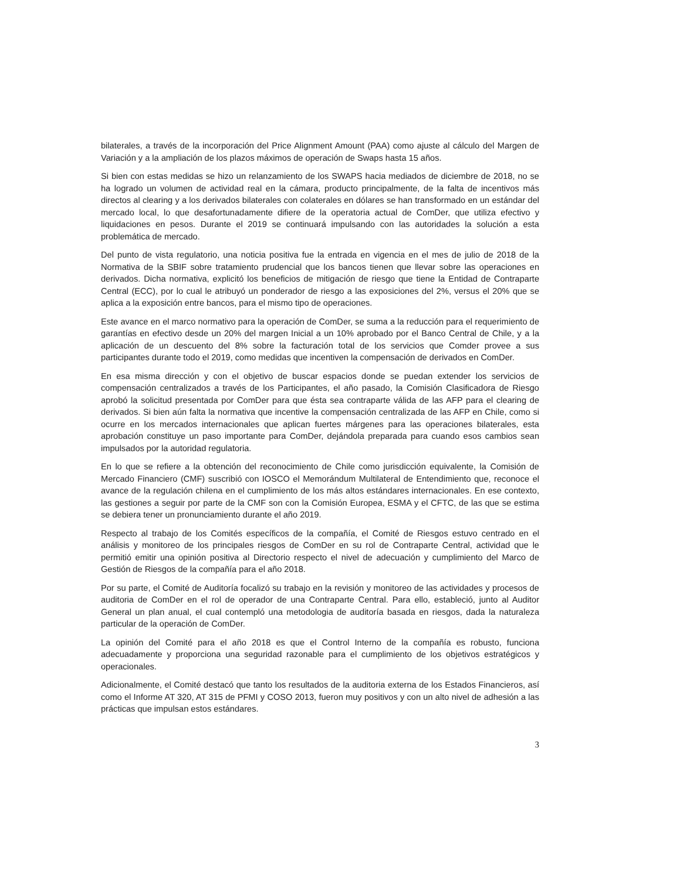bilaterales, a través de la incorporación del Price Alignment Amount (PAA) como ajuste al cálculo del Margen de Variación y a la ampliación de los plazos máximos de operación de Swaps hasta 15 años.
Si bien con estas medidas se hizo un relanzamiento de los SWAPS hacia mediados de diciembre de 2018, no se ha logrado un volumen de actividad real en la cámara, producto principalmente, de la falta de incentivos más directos al clearing y a los derivados bilaterales con colaterales en dólares se han transformado en un estándar del mercado local, lo que desafortunadamente difiere de la operatoria actual de ComDer, que utiliza efectivo y liquidaciones en pesos. Durante el 2019 se continuará impulsando con las autoridades la solución a esta problemática de mercado.
Del punto de vista regulatorio, una noticia positiva fue la entrada en vigencia en el mes de julio de 2018 de la Normativa de la SBIF sobre tratamiento prudencial que los bancos tienen que llevar sobre las operaciones en derivados. Dicha normativa, explicitó los beneficios de mitigación de riesgo que tiene la Entidad de Contraparte Central (ECC), por lo cual le atribuyó un ponderador de riesgo a las exposiciones del 2%, versus el 20% que se aplica a la exposición entre bancos, para el mismo tipo de operaciones.
Este avance en el marco normativo para la operación de ComDer, se suma a la reducción para el requerimiento de garantías en efectivo desde un 20% del margen Inicial a un 10% aprobado por el Banco Central de Chile, y a la aplicación de un descuento del 8% sobre la facturación total de los servicios que Comder provee a sus participantes durante todo el 2019, como medidas que incentiven la compensación de derivados en ComDer.
En esa misma dirección y con el objetivo de buscar espacios donde se puedan extender los servicios de compensación centralizados a través de los Participantes, el año pasado, la Comisión Clasificadora de Riesgo aprobó la solicitud presentada por ComDer para que ésta sea contraparte válida de las AFP para el clearing de derivados. Si bien aún falta la normativa que incentive la compensación centralizada de las AFP en Chile, como si ocurre en los mercados internacionales que aplican fuertes márgenes para las operaciones bilaterales, esta aprobación constituye un paso importante para ComDer, dejándola preparada para cuando esos cambios sean impulsados por la autoridad regulatoria.
En lo que se refiere a la obtención del reconocimiento de Chile como jurisdicción equivalente, la Comisión de Mercado Financiero (CMF) suscribió con IOSCO el Memorándum Multilateral de Entendimiento que, reconoce el avance de la regulación chilena en el cumplimiento de los más altos estándares internacionales. En ese contexto, las gestiones a seguir por parte de la CMF son con la Comisión Europea, ESMA y el CFTC, de las que se estima se debiera tener un pronunciamiento durante el año 2019.
Respecto al trabajo de los Comités específicos de la compañía, el Comité de Riesgos estuvo centrado en el análisis y monitoreo de los principales riesgos de ComDer en su rol de Contraparte Central, actividad que le permitió emitir una opinión positiva al Directorio respecto el nivel de adecuación y cumplimiento del Marco de Gestión de Riesgos de la compañía para el año 2018.
Por su parte, el Comité de Auditoría focalizó su trabajo en la revisión y monitoreo de las actividades y procesos de auditoria de ComDer en el rol de operador de una Contraparte Central. Para ello, estableció, junto al Auditor General un plan anual, el cual contempló una metodologia de auditoría basada en riesgos, dada la naturaleza particular de la operación de ComDer.
La opinión del Comité para el año 2018 es que el Control Interno de la compañía es robusto, funciona adecuadamente y proporciona una seguridad razonable para el cumplimiento de los objetivos estratégicos y operacionales.
Adicionalmente, el Comité destacó que tanto los resultados de la auditoria externa de los Estados Financieros, así como el Informe AT 320, AT 315 de PFMI y COSO 2013, fueron muy positivos y con un alto nivel de adhesión a las prácticas que impulsan estos estándares.
3